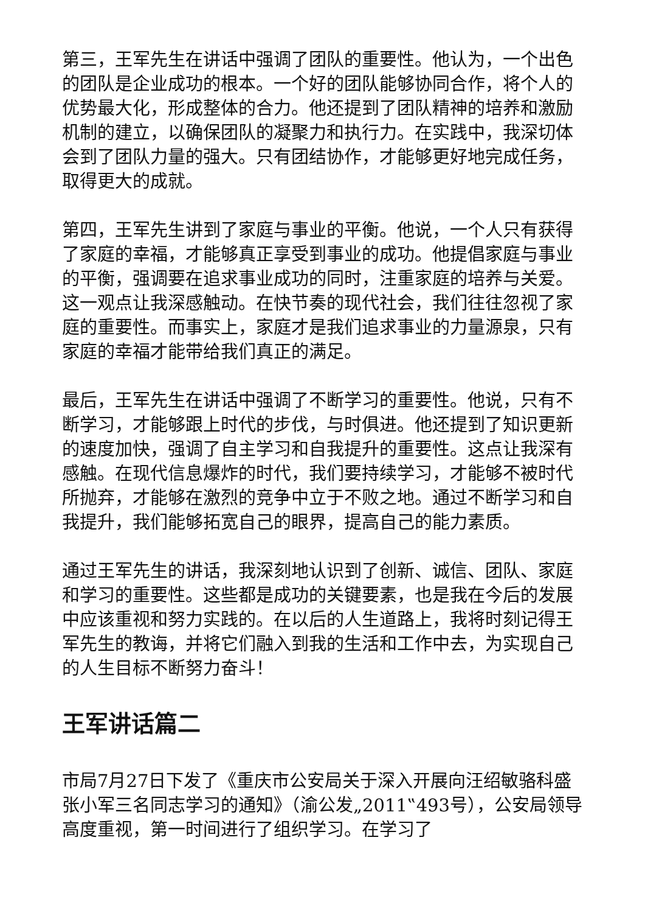第三，王军先生在讲话中强调了团队的重要性。他认为，一个出色的团队是企业成功的根本。一个好的团队能够协同合作，将个人的优势最大化，形成整体的合力。他还提到了团队精神的培养和激励机制的建立，以确保团队的凝聚力和执行力。在实践中，我深切体会到了团队力量的强大。只有团结协作，才能够更好地完成任务，取得更大的成就。
第四，王军先生讲到了家庭与事业的平衡。他说，一个人只有获得了家庭的幸福，才能够真正享受到事业的成功。他提倡家庭与事业的平衡，强调要在追求事业成功的同时，注重家庭的培养与关爱。这一观点让我深感触动。在快节奏的现代社会，我们往往忽视了家庭的重要性。而事实上，家庭才是我们追求事业的力量源泉，只有家庭的幸福才能带给我们真正的满足。
最后，王军先生在讲话中强调了不断学习的重要性。他说，只有不断学习，才能够跟上时代的步伐，与时俱进。他还提到了知识更新的速度加快，强调了自主学习和自我提升的重要性。这点让我深有感触。在现代信息爆炸的时代，我们要持续学习，才能够不被时代所抛弃，才能够在激烈的竞争中立于不败之地。通过不断学习和自我提升，我们能够拓宽自己的眼界，提高自己的能力素质。
通过王军先生的讲话，我深刻地认识到了创新、诚信、团队、家庭和学习的重要性。这些都是成功的关键要素，也是我在今后的发展中应该重视和努力实践的。在以后的人生道路上，我将时刻记得王军先生的教诲，并将它们融入到我的生活和工作中去，为实现自己的人生目标不断努力奋斗！
王军讲话篇二
市局7月27日下发了《重庆市公安局关于深入开展向汪绍敏骆科盛张小军三名同志学习的通知》（渝公发„2011‟493号），公安局领导高度重视，第一时间进行了组织学习。在学习了